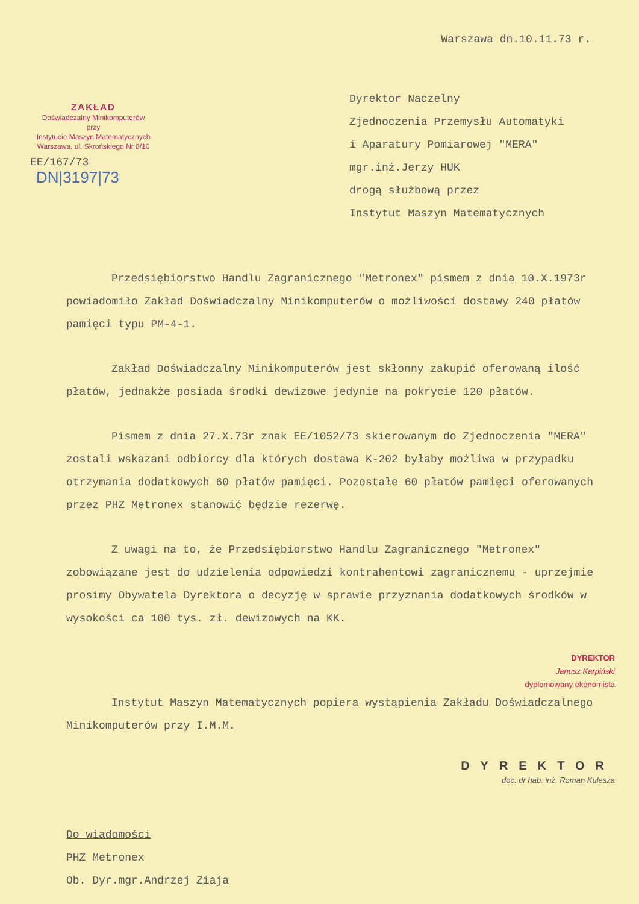Warszawa dn.10.11.73 r.
ZAKŁAD
Doświadczalny Minikomputerów
przy
Instytucie Maszyn Matematycznych
Warszawa, ul. Skrońskiego Nr 8/10
EE/167/73
DN|3197|73
Dyrektor Naczelny
Zjednoczenia Przemysłu Automatyki
i Aparatury Pomiarowej "MERA"
mgr.inż.Jerzy HUK
drogą służbową przez
Instytut Maszyn Matematycznych
Przedsiębiorstwo Handlu Zagranicznego "Metronex" pismem z dnia 10.X.1973r powiadomiło Zakład Doświadczalny Minikomputerów o możliwości dostawy 240 płatów pamięci typu PM-4-1.
Zakład Doświadczalny Minikomputerów jest skłonny zakupić oferowaną ilość płatów, jednakże posiada środki dewizowe jedynie na pokrycie 120 płatów.
Pismem z dnia 27.X.73r znak EE/1052/73 skierowanym do Zjednoczenia "MERA" zostali wskazani odbiorcy dla których dostawa K-202 byłaby możliwa w przypadku otrzymania dodatkowych 60 płatów pamięci. Pozostałe 60 płatów pamięci oferowanych przez PHZ Metronex stanowić będzie rezerwę.
Z uwagi na to, że Przedsiębiorstwo Handlu Zagranicznego "Metronex" zobowiązane jest do udzielenia odpowiedzi kontrahentowi zagranicznemu - uprzejmie prosimy Obywatela Dyrektora o decyzję w sprawie przyznania dodatkowych środków w wysokości ca 100 tys. zł. dewizowych na KK.
DYREKTOR
Janusz Karpiński
dyplomowany ekonomista
Instytut Maszyn Matematycznych popiera wystąpienia Zakładu Doświadczalnego Minikomputerów przy I.M.M.
DYREKTOR
doc. dr hab. inż. Roman Kulesza
Do wiadomości
PHZ Metronex
Ob. Dyr.mgr.Andrzej Ziaja